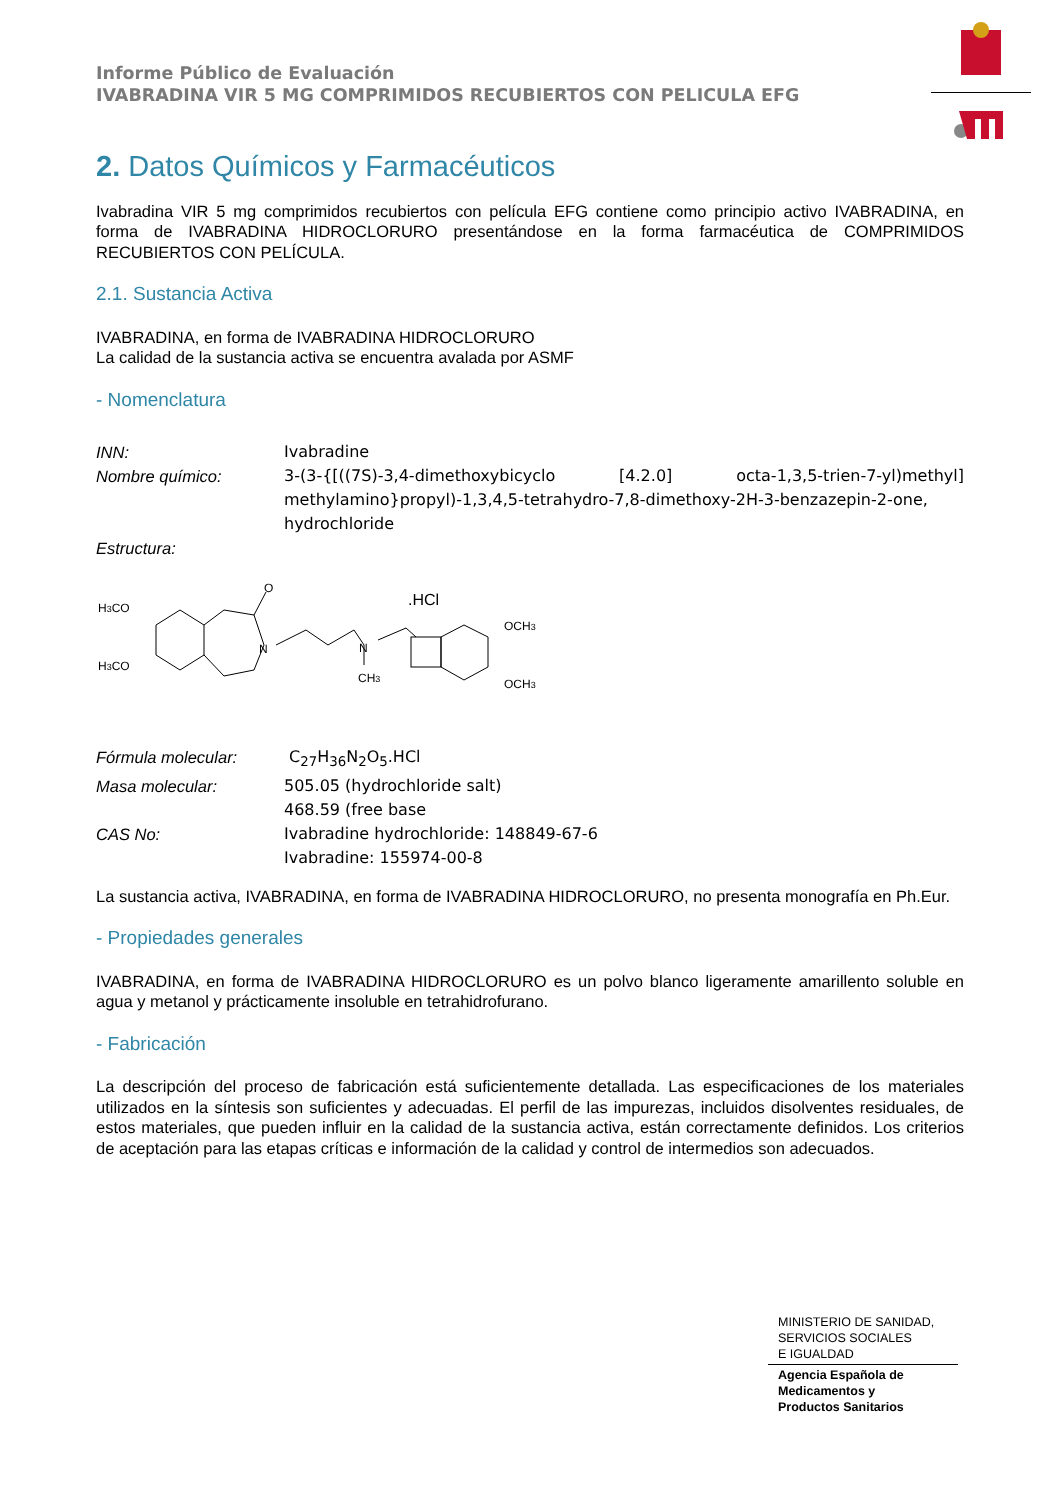Informe Público de Evaluación
IVABRADINA VIR 5 MG COMPRIMIDOS RECUBIERTOS CON PELICULA EFG
2. Datos Químicos y Farmacéuticos
Ivabradina VIR 5 mg comprimidos recubiertos con película EFG contiene como principio activo IVABRADINA, en forma de IVABRADINA HIDROCLORURO presentándose en la forma farmacéutica de COMPRIMIDOS RECUBIERTOS CON PELÍCULA.
2.1. Sustancia Activa
IVABRADINA, en forma de IVABRADINA HIDROCLORURO
La calidad de la sustancia activa se encuentra avalada por ASMF
- Nomenclatura
INN: Ivabradine Nombre químico: 3-(3-{[((7S)-3,4-dimethoxybicyclo [4.2.0] octa-1,3,5-trien-7-yl)methyl] methylamino}propyl)-1,3,4,5-tetrahydro-7,8-dimethoxy-2H-3-benzazepin-2-one, hydrochloride Estructura:
H3CO
H3CO
O
N
N
CH3
.HCl
OCH3
OCH3
Fórmula molecular: C<sub>27</sub>H<sub>36</sub>N<sub>2</sub>O<sub>5</sub>.HCl Masa molecular: 505.05 (hydrochloride salt)
468.59 (free base CAS No: Ivabradine hydrochloride: 148849-67-6
Ivabradine: 155974-00-8
La sustancia activa, IVABRADINA, en forma de IVABRADINA HIDROCLORURO, no presenta monografía en Ph.Eur.
- Propiedades generales
IVABRADINA, en forma de IVABRADINA HIDROCLORURO es un polvo blanco ligeramente amarillento soluble en agua y metanol y prácticamente insoluble en tetrahidrofurano.
- Fabricación
La descripción del proceso de fabricación está suficientemente detallada. Las especificaciones de los materiales utilizados en la síntesis son suficientes y adecuadas. El perfil de las impurezas, incluidos disolventes residuales, de estos materiales, que pueden influir en la calidad de la sustancia activa, están correctamente definidos. Los criterios de aceptación para las etapas críticas e información de la calidad y control de intermedios son adecuados.
MINISTERIO DE SANIDAD,
SERVICIOS SOCIALES
E IGUALDAD
Agencia Española de
Medicamentos y
Productos Sanitarios